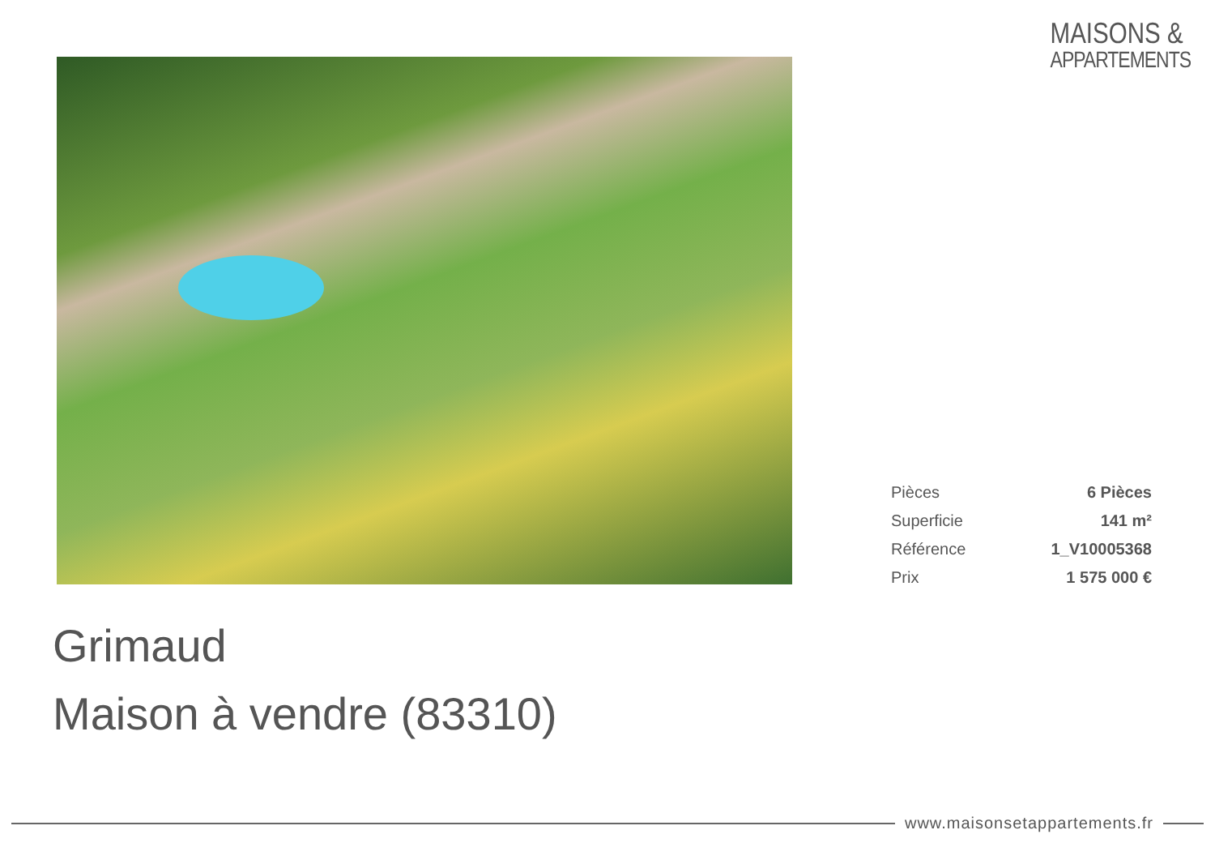MAISONS &
APPARTEMENTS
| Pièces | 6 Pièces |
| Superficie | 141 m² |
| Référence | 1_V10005368 |
| Prix | 1 575 000 € |
Grimaud
Maison à vendre (83310)
www.maisonsetappartements.fr